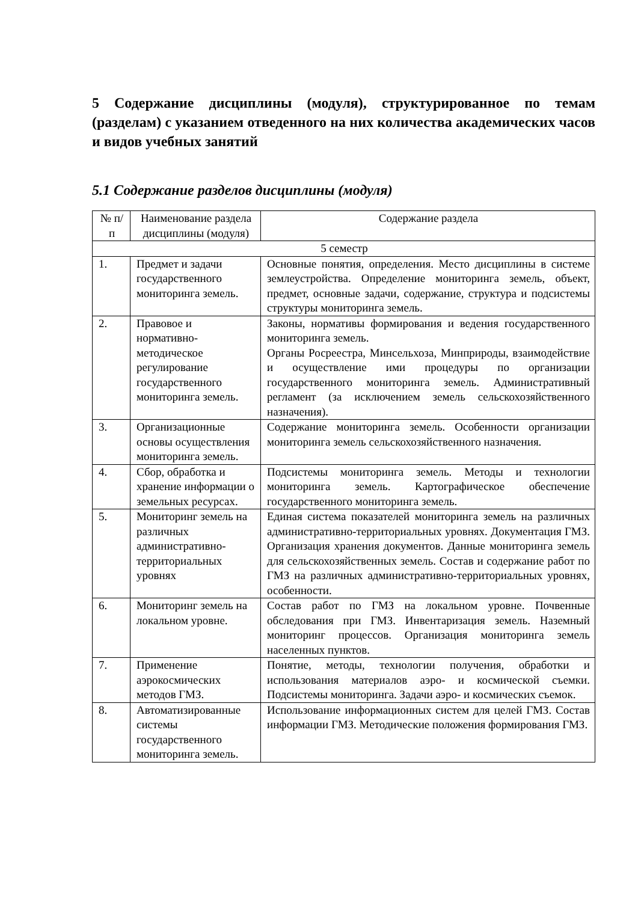5 Содержание дисциплины (модуля), структурированное по темам (разделам) с указанием отведенного на них количества академических часов и видов учебных занятий
5.1 Содержание разделов дисциплины (модуля)
| № п/п | Наименование раздела дисциплины (модуля) | Содержание раздела |
| --- | --- | --- |
| 5 семестр | | |
| 1. | Предмет и задачи государственного мониторинга земель. | Основные понятия, определения. Место дисциплины в системе землеустройства. Определение мониторинга земель, объект, предмет, основные задачи, содержание, структура и подсистемы структуры мониторинга земель. |
| 2. | Правовое и нормативно-методическое регулирование государственного мониторинга земель. | Законы, нормативы формирования и ведения государственного мониторинга земель. Органы Росреестра, Минсельхоза, Минприроды, взаимодействие и осуществление ими процедуры по организации государственного мониторинга земель. Административный регламент (за исключением земель сельскохозяйственного назначения). |
| 3. | Организационные основы осуществления мониторинга земель. | Содержание мониторинга земель. Особенности организации мониторинга земель сельскохозяйственного назначения. |
| 4. | Сбор, обработка и хранение информации о земельных ресурсах. | Подсистемы мониторинга земель. Методы и технологии мониторинга земель. Картографическое обеспечение государственного мониторинга земель. |
| 5. | Мониторинг земель на различных административно-территориальных уровнях | Единая система показателей мониторинга земель на различных административно-территориальных уровнях. Документация ГМЗ. Организация хранения документов. Данные мониторинга земель для сельскохозяйственных земель. Состав и содержание работ по ГМЗ на различных административно-территориальных уровнях, особенности. |
| 6. | Мониторинг земель на локальном уровне. | Состав работ по ГМЗ на локальном уровне. Почвенные обследования при ГМЗ. Инвентаризация земель. Наземный мониторинг процессов. Организация мониторинга земель населенных пунктов. |
| 7. | Применение аэрокосмических методов ГМЗ. | Понятие, методы, технологии получения, обработки и использования материалов аэро- и космической съемки. Подсистемы мониторинга. Задачи аэро- и космических съемок. |
| 8. | Автоматизированные системы государственного мониторинга земель. | Использование информационных систем для целей ГМЗ. Состав информации ГМЗ. Методические положения формирования ГМЗ. |